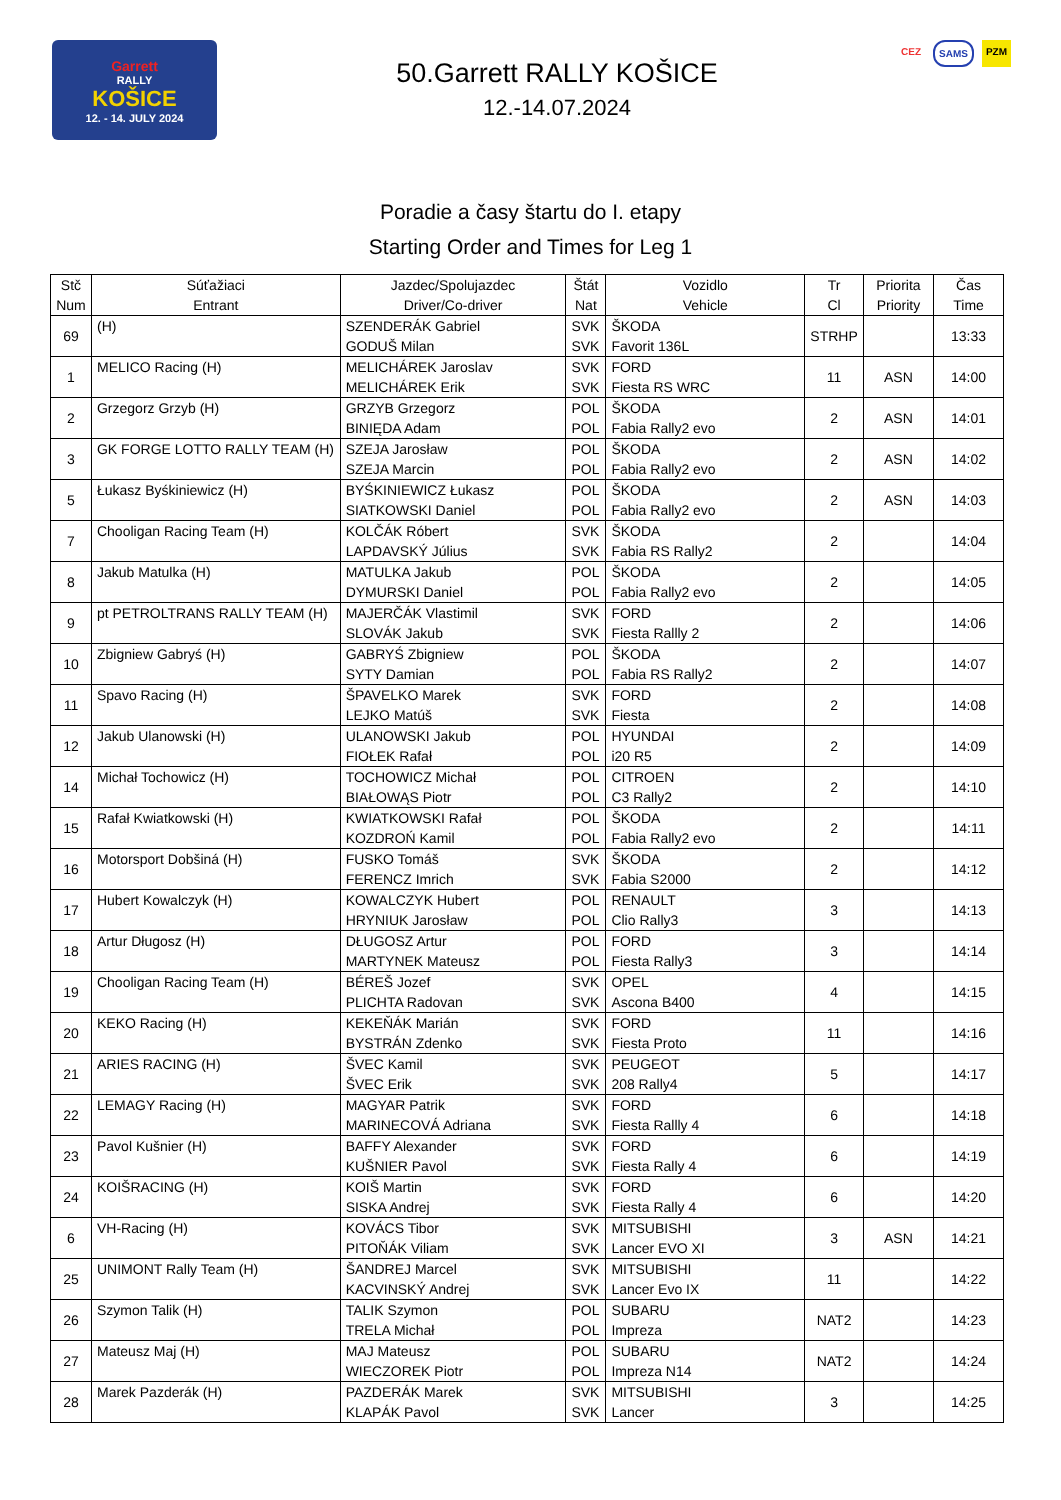Garrett
RALLY
KOŠICE
12. - 14. JULY 2024
50.Garrett RALLY KOŠICE
12.-14.07.2024
CEZ SAMS PZM
Poradie a časy štartu do I. etapy
Starting Order and Times for Leg 1
| Stč Num | Súťažiaci Entrant | Jazdec/Spolujazdec Driver/Co-driver | Štát Nat | Vozidlo Vehicle | Tr Cl | Priorita Priority | Čas Time |
| --- | --- | --- | --- | --- | --- | --- | --- |
| 69 | (H) | SZENDERÁK Gabriel GODUŠ Milan | SVK SVK | ŠKODA Favorit 136L | STRHP | | 13:33 |
| 1 | MELICO Racing (H) | MELICHÁREK Jaroslav MELICHÁREK Erik | SVK SVK | FORD Fiesta RS WRC | 11 | ASN | 14:00 |
| 2 | Grzegorz Grzyb (H) | GRZYB Grzegorz BINIĘDA Adam | POL POL | ŠKODA Fabia Rally2 evo | 2 | ASN | 14:01 |
| 3 | GK FORGE LOTTO RALLY TEAM (H) | SZEJA Jarosław SZEJA Marcin | POL POL | ŠKODA Fabia Rally2 evo | 2 | ASN | 14:02 |
| 5 | Łukasz Byśkiniewicz (H) | BYŚKINIEWICZ Łukasz SIATKOWSKI Daniel | POL POL | ŠKODA Fabia Rally2 evo | 2 | ASN | 14:03 |
| 7 | Chooligan Racing Team (H) | KOLČÁK Róbert LAPDAVSKÝ Július | SVK SVK | ŠKODA Fabia RS Rally2 | 2 | | 14:04 |
| 8 | Jakub Matulka (H) | MATULKA Jakub DYMURSKI Daniel | POL POL | ŠKODA Fabia Rally2 evo | 2 | | 14:05 |
| 9 | pt PETROLTRANS RALLY TEAM (H) | MAJERČÁK Vlastimil SLOVÁK Jakub | SVK SVK | FORD Fiesta Rallly 2 | 2 | | 14:06 |
| 10 | Zbigniew Gabryś (H) | GABRYŚ Zbigniew SYTY Damian | POL POL | ŠKODA Fabia RS Rally2 | 2 | | 14:07 |
| 11 | Spavo Racing (H) | ŠPAVELKO Marek LEJKO Matúš | SVK SVK | FORD Fiesta | 2 | | 14:08 |
| 12 | Jakub Ulanowski (H) | ULANOWSKI Jakub FIOŁEK Rafał | POL POL | HYUNDAI i20 R5 | 2 | | 14:09 |
| 14 | Michał Tochowicz (H) | TOCHOWICZ Michał BIAŁOWĄS Piotr | POL POL | CITROEN C3 Rally2 | 2 | | 14:10 |
| 15 | Rafał Kwiatkowski (H) | KWIATKOWSKI Rafał KOZDROŃ Kamil | POL POL | ŠKODA Fabia Rally2 evo | 2 | | 14:11 |
| 16 | Motorsport Dobšiná (H) | FUSKO Tomáš FERENCZ Imrich | SVK SVK | ŠKODA Fabia S2000 | 2 | | 14:12 |
| 17 | Hubert Kowalczyk (H) | KOWALCZYK Hubert HRYNIUK Jarosław | POL POL | RENAULT Clio Rally3 | 3 | | 14:13 |
| 18 | Artur Długosz (H) | DŁUGOSZ Artur MARTYNEK Mateusz | POL POL | FORD Fiesta Rally3 | 3 | | 14:14 |
| 19 | Chooligan Racing Team (H) | BÉREŠ Jozef PLICHTA Radovan | SVK SVK | OPEL Ascona B400 | 4 | | 14:15 |
| 20 | KEKO Racing (H) | KEKEŇÁK Marián BYSTRÁN Zdenko | SVK SVK | FORD Fiesta Proto | 11 | | 14:16 |
| 21 | ARIES RACING (H) | ŠVEC Kamil ŠVEC Erik | SVK SVK | PEUGEOT 208 Rally4 | 5 | | 14:17 |
| 22 | LEMAGY Racing (H) | MAGYAR Patrik MARINECOVÁ Adriana | SVK SVK | FORD Fiesta Rallly 4 | 6 | | 14:18 |
| 23 | Pavol Kušnier (H) | BAFFY Alexander KUŠNIER Pavol | SVK SVK | FORD Fiesta Rally 4 | 6 | | 14:19 |
| 24 | KOIŠRACING (H) | KOIŠ Martin SISKA Andrej | SVK SVK | FORD Fiesta Rally 4 | 6 | | 14:20 |
| 6 | VH-Racing (H) | KOVÁCS Tibor PITOŇÁK Viliam | SVK SVK | MITSUBISHI Lancer EVO XI | 3 | ASN | 14:21 |
| 25 | UNIMONT Rally Team (H) | ŠANDREJ Marcel KACVINSKÝ Andrej | SVK SVK | MITSUBISHI Lancer Evo IX | 11 | | 14:22 |
| 26 | Szymon Talik (H) | TALIK Szymon TRELA Michał | POL POL | SUBARU Impreza | NAT2 | | 14:23 |
| 27 | Mateusz Maj (H) | MAJ Mateusz WIECZOREK Piotr | POL POL | SUBARU Impreza N14 | NAT2 | | 14:24 |
| 28 | Marek Pazderák (H) | PAZDERÁK Marek KLAPÁK Pavol | SVK SVK | MITSUBISHI Lancer | 3 | | 14:25 |